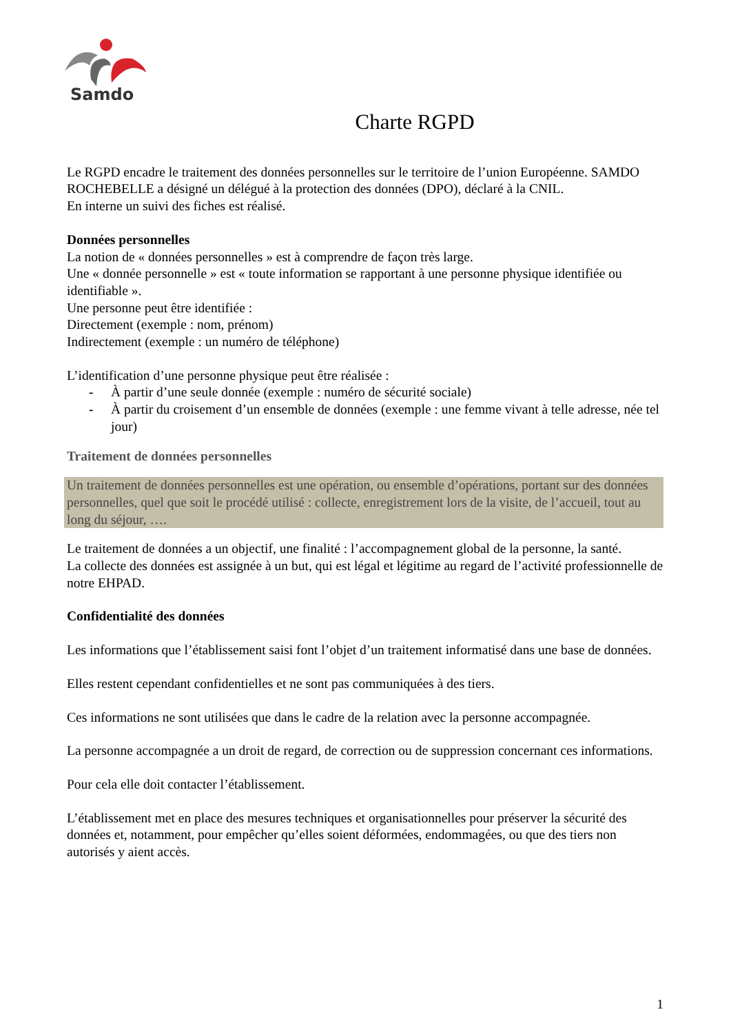Samdo
Charte RGPD
Le RGPD encadre le traitement des données personnelles sur le territoire de l’union Européenne. SAMDO ROCHEBELLE a désigné un délégué à la protection des données (DPO), déclaré à la CNIL.
En interne un suivi des fiches est réalisé.
Données personnelles
La notion de « données personnelles » est à comprendre de façon très large.
Une « donnée personnelle » est « toute information se rapportant à une personne physique identifiée ou identifiable ».
Une personne peut être identifiée :
Directement (exemple : nom, prénom)
Indirectement (exemple : un numéro de téléphone)
L’identification d’une personne physique peut être réalisée :
- À partir d’une seule donnée (exemple : numéro de sécurité sociale)
- À partir du croisement d’un ensemble de données (exemple : une femme vivant à telle adresse, née tel jour)
Traitement de données personnelles
Un traitement de données personnelles est une opération, ou ensemble d’opérations, portant sur des données personnelles, quel que soit le procédé utilisé : collecte, enregistrement lors de la visite, de l’accueil, tout au long du séjour, ….
Le traitement de données a un objectif, une finalité : l’accompagnement global de la personne, la santé.
La collecte des données est assignée à un but, qui est légal et légitime au regard de l’activité professionnelle de notre EHPAD.
Confidentialité des données
Les informations que l’établissement saisi font l’objet d’un traitement informatisé dans une base de données.
Elles restent cependant confidentielles et ne sont pas communiquées à des tiers.
Ces informations ne sont utilisées que dans le cadre de la relation avec la personne accompagnée.
La personne accompagnée a un droit de regard, de correction ou de suppression concernant ces informations.
Pour cela elle doit contacter l’établissement.
L’établissement met en place des mesures techniques et organisationnelles pour préserver la sécurité des données et, notamment, pour empêcher qu’elles soient déformées, endommagées, ou que des tiers non autorisés y aient accès.
1